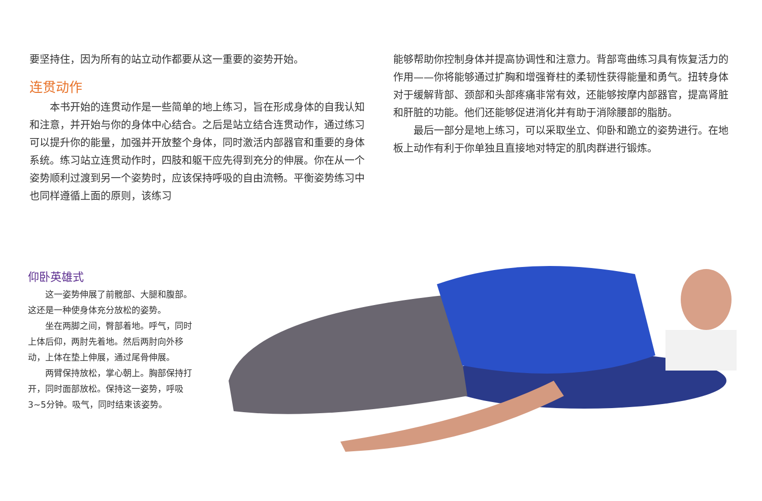要坚持住，因为所有的站立动作都要从这一重要的姿势开始。
连贯动作
本书开始的连贯动作是一些简单的地上练习，旨在形成身体的自我认知和注意，并开始与你的身体中心结合。之后是站立结合连贯动作，通过练习可以提升你的能量，加强并开放整个身体，同时激活内部器官和重要的身体系统。练习站立连贯动作时，四肢和躯干应先得到充分的伸展。你在从一个姿势顺利过渡到另一个姿势时，应该保持呼吸的自由流畅。平衡姿势练习中也同样遵循上面的原则，该练习
能够帮助你控制身体并提高协调性和注意力。背部弯曲练习具有恢复活力的作用——你将能够通过扩胸和增强脊柱的柔韧性获得能量和勇气。扭转身体对于缓解背部、颈部和头部疼痛非常有效，还能够按摩内部器官，提高肾脏和肝脏的功能。他们还能够促进消化并有助于消除腰部的脂肪。
最后一部分是地上练习，可以采取坐立、仰卧和跪立的姿势进行。在地板上动作有利于你单独且直接地对特定的肌肉群进行锻炼。
仰卧英雄式
这一姿势伸展了前髋部、大腿和腹部。这还是一种使身体充分放松的姿势。
坐在两脚之间，臀部着地。呼气，同时上体后仰，两肘先着地。然后两肘向外移动，上体在垫上伸展，通过尾骨伸展。
两臂保持放松，掌心朝上。胸部保持打开，同时面部放松。保持这一姿势，呼吸3~5分钟。吸气，同时结束该姿势。